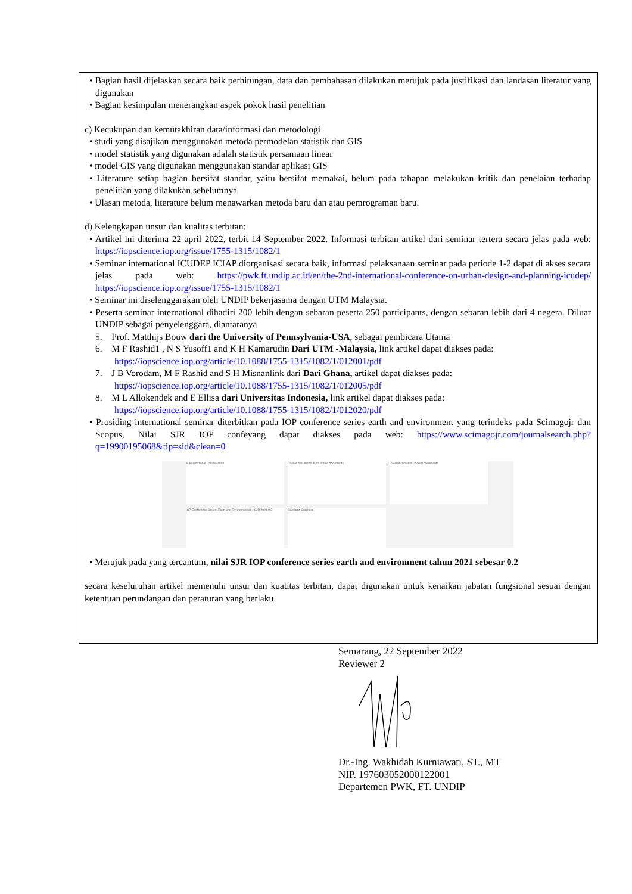• Bagian hasil dijelaskan secara baik perhitungan, data dan pembahasan dilakukan merujuk pada justifikasi dan landasan literatur yang digunakan
• Bagian kesimpulan menerangkan aspek pokok hasil penelitian
c) Kecukupan dan kemutakhiran data/informasi dan metodologi
• studi yang disajikan menggunakan metoda permodelan statistik dan GIS
• model statistik yang digunakan adalah statistik persamaan linear
• model GIS yang digunakan menggunakan standar aplikasi GIS
• Literature setiap bagian bersifat standar, yaitu bersifat memakai, belum pada tahapan melakukan kritik dan penelaian terhadap penelitian yang dilakukan sebelumnya
• Ulasan metoda, literature belum menawarkan metoda baru dan atau pemrograman baru.
d) Kelengkapan unsur dan kualitas terbitan:
• Artikel ini diterima 22 april 2022, terbit 14 September 2022. Informasi terbitan artikel dari seminar tertera secara jelas pada web: https://iopscience.iop.org/issue/1755-1315/1082/1
• Seminar international ICUDEP ICIAP diorganisasi secara baik, informasi pelaksanaan seminar pada periode 1-2 dapat di akses secara jelas pada web: https://pwk.ft.undip.ac.id/en/the-2nd-international-conference-on-urban-design-and-planning-icudep/ https://iopscience.iop.org/issue/1755-1315/1082/1
• Seminar ini diselenggarakan oleh UNDIP bekerjasama dengan UTM Malaysia.
• Peserta seminar international dihadiri 200 lebih dengan sebaran peserta 250 participants, dengan sebaran lebih dari 4 negera. Diluar UNDIP sebagai penyelenggara, diantaranya
5. Prof. Matthijs Bouw dari the University of Pennsylvania-USA, sebagai pembicara Utama
6. M F Rashid1 , N S Yusoff1 and K H Kamarudin Dari UTM -Malaysia, link artikel dapat diakses pada: https://iopscience.iop.org/article/10.1088/1755-1315/1082/1/012001/pdf
7. J B Vorodam, M F Rashid and S H Misnanlink dari Dari Ghana, artikel dapat diakses pada: https://iopscience.iop.org/article/10.1088/1755-1315/1082/1/012005/pdf
8. M L Allokendek and E Ellisa dari Universitas Indonesia, link artikel dapat diakses pada: https://iopscience.iop.org/article/10.1088/1755-1315/1082/1/012020/pdf
• Prosiding international seminar diterbitkan pada IOP conference series earth and environment yang terindeks pada Scimagojr dan Scopus, Nilai SJR IOP confeyang dapat diakses pada web: https://www.scimagojr.com/journalsearch.php?q=19900195068&tip=sid&clean=0
% International Collaboration
Citable documents Non-citable documents
Cited documents Uncited documents
IOP Conference Series: Earth and Environmental... SJR 2021 0.2
SCImago Graphica
• Merujuk pada yang tercantum, nilai SJR IOP conference series earth and environment tahun 2021 sebesar 0.2
secara keseluruhan artikel memenuhi unsur dan kuatitas terbitan, dapat digunakan untuk kenaikan jabatan fungsional sesuai dengan ketentuan perundangan dan peraturan yang berlaku.
Semarang, 22 September 2022
Reviewer 2
Dr.-Ing. Wakhidah Kurniawati, ST., MT
NIP. 197603052000122001
Departemen PWK, FT. UNDIP